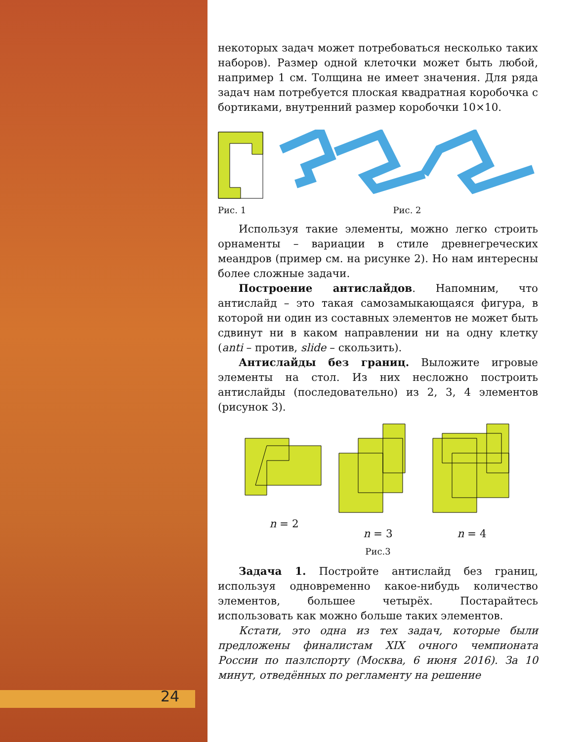24
некоторых задач может потребоваться несколько таких наборов). Размер одной клеточки может быть любой, например 1 см. Толщина не имеет значения. Для ряда задач нам потребуется плоская квадратная коробочка с бортиками, внутренний размер коробочки 10×10.
Рис. 1
Рис. 2
Используя такие элементы, можно легко строить орнаменты – вариации в стиле древнегреческих меандров (пример см. на рисунке 2). Но нам интересны более сложные задачи.
Построение антислайдов. Напомним, что антислайд – это такая самозамыкающаяся фигура, в которой ни один из составных элементов не может быть сдвинут ни в каком направлении ни на одну клетку (anti – против, slide – скользить).
Антислайды без границ. Выложите игровые элементы на стол. Из них несложно построить антислайды (последовательно) из 2, 3, 4 элементов (рисунок 3).
n = 2 n = 3 n = 4
Рис.3
Задача 1. Постройте антислайд без границ, используя одновременно какое-нибудь количество элементов, большее четырёх. Постарайтесь использовать как можно больше таких элементов.
Кстати, это одна из тех задач, которые были предложены финалистам XIX очного чемпионата России по пазлспорту (Москва, 6 июня 2016). За 10 минут, отведённых по регламенту на решение